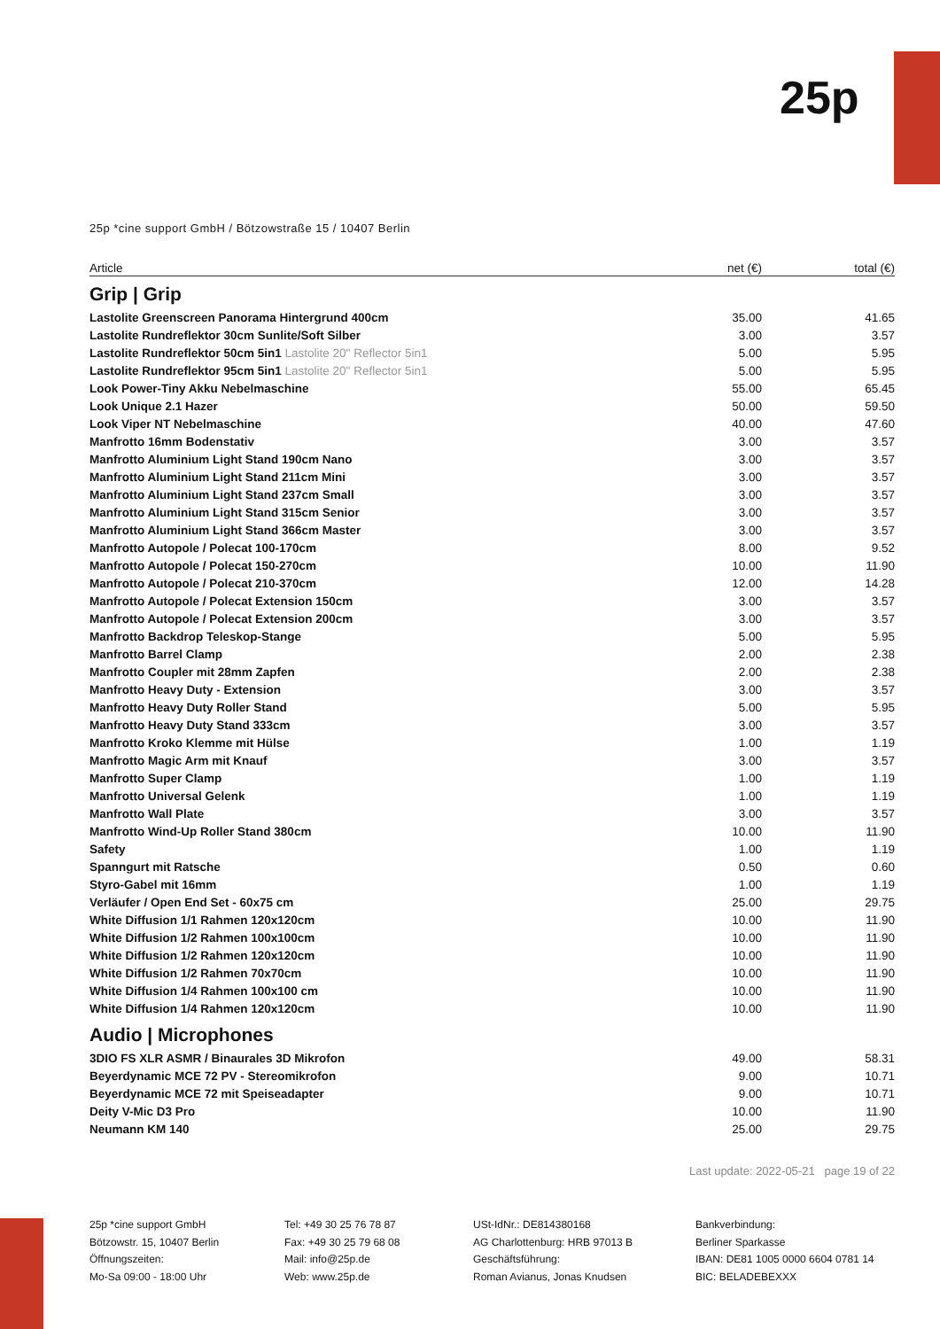25p
25p *cine support GmbH / Bötzowstraße 15 / 10407 Berlin
| Article | net (€) | total (€) |
| --- | --- | --- |
Grip | Grip
| Lastolite Greenscreen Panorama Hintergrund 400cm | 35.00 | 41.65 |
| Lastolite Rundreflektor 30cm Sunlite/Soft Silber | 3.00 | 3.57 |
| Lastolite Rundreflektor 50cm 5in1 Lastolite 20" Reflector 5in1 | 5.00 | 5.95 |
| Lastolite Rundreflektor 95cm 5in1 Lastolite 20" Reflector 5in1 | 5.00 | 5.95 |
| Look Power-Tiny Akku Nebelmaschine | 55.00 | 65.45 |
| Look Unique 2.1 Hazer | 50.00 | 59.50 |
| Look Viper NT Nebelmaschine | 40.00 | 47.60 |
| Manfrotto 16mm Bodenstativ | 3.00 | 3.57 |
| Manfrotto Aluminium Light Stand 190cm Nano | 3.00 | 3.57 |
| Manfrotto Aluminium Light Stand 211cm Mini | 3.00 | 3.57 |
| Manfrotto Aluminium Light Stand 237cm Small | 3.00 | 3.57 |
| Manfrotto Aluminium Light Stand 315cm Senior | 3.00 | 3.57 |
| Manfrotto Aluminium Light Stand 366cm Master | 3.00 | 3.57 |
| Manfrotto Autopole / Polecat 100-170cm | 8.00 | 9.52 |
| Manfrotto Autopole / Polecat 150-270cm | 10.00 | 11.90 |
| Manfrotto Autopole / Polecat 210-370cm | 12.00 | 14.28 |
| Manfrotto Autopole / Polecat Extension 150cm | 3.00 | 3.57 |
| Manfrotto Autopole / Polecat Extension 200cm | 3.00 | 3.57 |
| Manfrotto Backdrop Teleskop-Stange | 5.00 | 5.95 |
| Manfrotto Barrel Clamp | 2.00 | 2.38 |
| Manfrotto Coupler mit 28mm Zapfen | 2.00 | 2.38 |
| Manfrotto Heavy Duty - Extension | 3.00 | 3.57 |
| Manfrotto Heavy Duty Roller Stand | 5.00 | 5.95 |
| Manfrotto Heavy Duty Stand 333cm | 3.00 | 3.57 |
| Manfrotto Kroko Klemme mit Hülse | 1.00 | 1.19 |
| Manfrotto Magic Arm mit Knauf | 3.00 | 3.57 |
| Manfrotto Super Clamp | 1.00 | 1.19 |
| Manfrotto Universal Gelenk | 1.00 | 1.19 |
| Manfrotto Wall Plate | 3.00 | 3.57 |
| Manfrotto Wind-Up Roller Stand 380cm | 10.00 | 11.90 |
| Safety | 1.00 | 1.19 |
| Spanngurt mit Ratsche | 0.50 | 0.60 |
| Styro-Gabel mit 16mm | 1.00 | 1.19 |
| Verläufer / Open End Set - 60x75 cm | 25.00 | 29.75 |
| White Diffusion 1/1 Rahmen 120x120cm | 10.00 | 11.90 |
| White Diffusion 1/2 Rahmen 100x100cm | 10.00 | 11.90 |
| White Diffusion 1/2 Rahmen 120x120cm | 10.00 | 11.90 |
| White Diffusion 1/2 Rahmen 70x70cm | 10.00 | 11.90 |
| White Diffusion 1/4 Rahmen 100x100 cm | 10.00 | 11.90 |
| White Diffusion 1/4 Rahmen 120x120cm | 10.00 | 11.90 |
Audio | Microphones
| 3DIO FS XLR ASMR / Binaurales 3D Mikrofon | 49.00 | 58.31 |
| Beyerdynamic MCE 72 PV - Stereomikrofon | 9.00 | 10.71 |
| Beyerdynamic MCE 72 mit Speiseadapter | 9.00 | 10.71 |
| Deity V-Mic D3 Pro | 10.00 | 11.90 |
| Neumann KM 140 | 25.00 | 29.75 |
Last update: 2022-05-21 page 19 of 22
25p *cine support GmbH
Bötzowstr. 15, 10407 Berlin
Öffnungszeiten:
Mo-Sa 09:00 - 18:00 Uhr
Tel: +49 30 25 76 78 87
Fax: +49 30 25 79 68 08
Mail: info@25p.de
Web: www.25p.de
USt-IdNr.: DE814380168
AG Charlottenburg: HRB 97013 B
Geschäftsführung:
Roman Avianus, Jonas Knudsen
Bankverbindung:
Berliner Sparkasse
IBAN: DE81 1005 0000 6604 0781 14
BIC: BELADEBEXXX